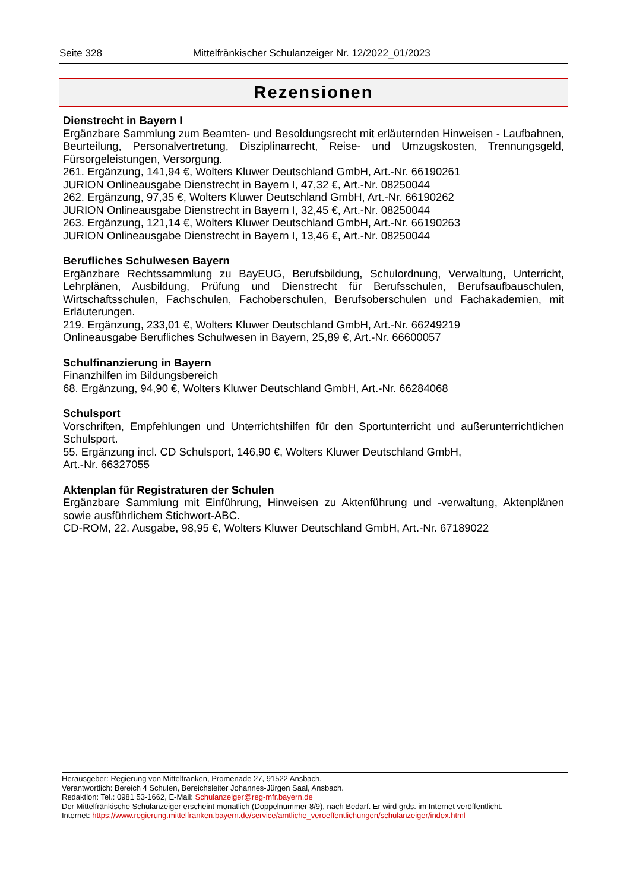Seite 328 Mittelfränkischer Schulanzeiger Nr. 12/2022_01/2023
Rezensionen
Dienstrecht in Bayern I
Ergänzbare Sammlung zum Beamten- und Besoldungsrecht mit erläuternden Hinweisen - Laufbahnen, Beurteilung, Personalvertretung, Disziplinarrecht, Reise- und Umzugskosten, Trennungsgeld, Fürsorgeleistungen, Versorgung.
261. Ergänzung, 141,94 €, Wolters Kluwer Deutschland GmbH, Art.-Nr. 66190261
JURION Onlineausgabe Dienstrecht in Bayern I, 47,32 €, Art.-Nr. 08250044
262. Ergänzung, 97,35 €, Wolters Kluwer Deutschland GmbH, Art.-Nr. 66190262
JURION Onlineausgabe Dienstrecht in Bayern I, 32,45 €, Art.-Nr. 08250044
263. Ergänzung, 121,14 €, Wolters Kluwer Deutschland GmbH, Art.-Nr. 66190263
JURION Onlineausgabe Dienstrecht in Bayern I, 13,46 €, Art.-Nr. 08250044
Berufliches Schulwesen Bayern
Ergänzbare Rechtssammlung zu BayEUG, Berufsbildung, Schulordnung, Verwaltung, Unterricht, Lehrplänen, Ausbildung, Prüfung und Dienstrecht für Berufsschulen, Berufsaufbauschulen, Wirtschaftsschulen, Fachschulen, Fachoberschulen, Berufsoberschulen und Fachakademien, mit Erläuterungen.
219. Ergänzung, 233,01 €, Wolters Kluwer Deutschland GmbH, Art.-Nr. 66249219
Onlineausgabe Berufliches Schulwesen in Bayern, 25,89 €, Art.-Nr. 66600057
Schulfinanzierung in Bayern
Finanzhilfen im Bildungsbereich
68. Ergänzung, 94,90 €, Wolters Kluwer Deutschland GmbH, Art.-Nr. 66284068
Schulsport
Vorschriften, Empfehlungen und Unterrichtshilfen für den Sportunterricht und außerunterrichtlichen Schulsport.
55. Ergänzung incl. CD Schulsport, 146,90 €, Wolters Kluwer Deutschland GmbH,
Art.-Nr. 66327055
Aktenplan für Registraturen der Schulen
Ergänzbare Sammlung mit Einführung, Hinweisen zu Aktenführung und -verwaltung, Aktenplänen sowie ausführlichem Stichwort-ABC.
CD-ROM, 22. Ausgabe, 98,95 €, Wolters Kluwer Deutschland GmbH, Art.-Nr. 67189022
Herausgeber: Regierung von Mittelfranken, Promenade 27, 91522 Ansbach.
Verantwortlich: Bereich 4 Schulen, Bereichsleiter Johannes-Jürgen Saal, Ansbach.
Redaktion: Tel.: 0981 53-1662, E-Mail: Schulanzeiger@reg-mfr.bayern.de
Der Mittelfränkische Schulanzeiger erscheint monatlich (Doppelnummer 8/9), nach Bedarf. Er wird grds. im Internet veröffentlicht.
Internet: https://www.regierung.mittelfranken.bayern.de/service/amtliche_veroeffentlichungen/schulanzeiger/index.html